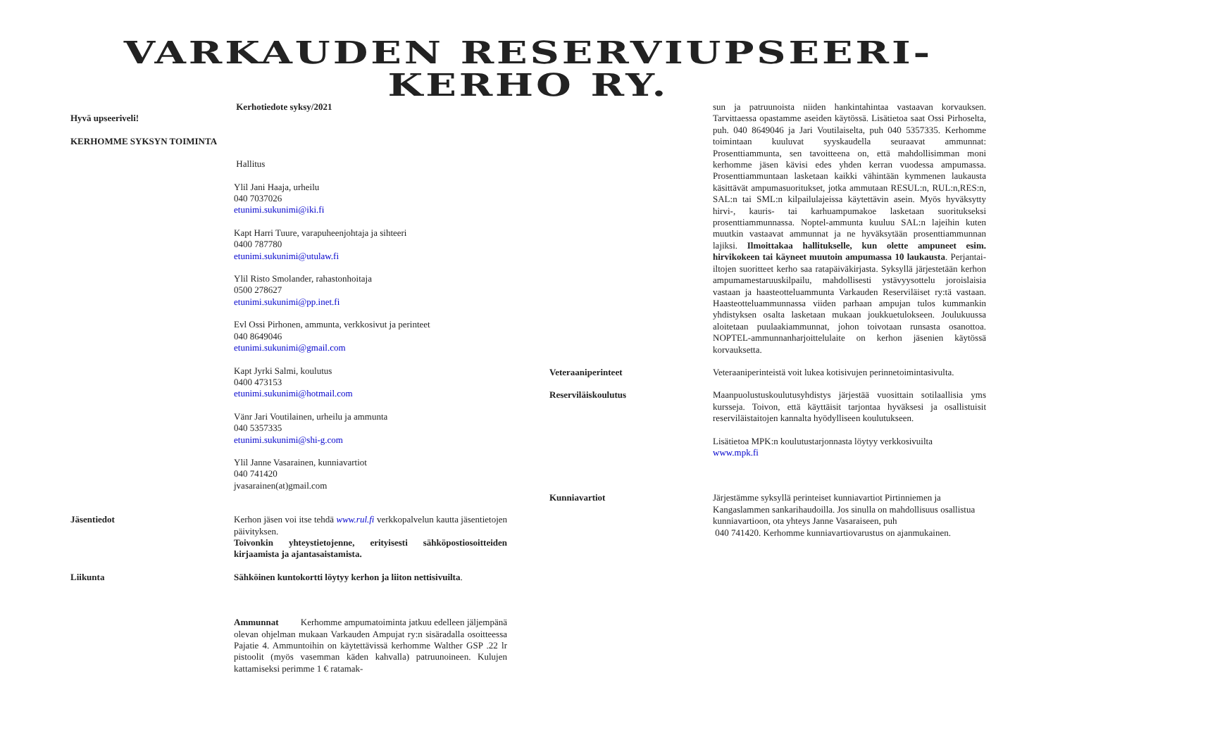VARKAUDEN RESERVIUPSEERI-
KERHO RY.
Kerhotiedote syksy/2021
Hyvä upseeriveli!
KERHOMME SYKSYN TOIMINTA
Hallitus
Ylil Jani Haaja, urheilu
040 7037026
etunimi.sukunimi@iki.fi
Kapt Harri Tuure, varapuheenjohtaja ja sihteeri
0400 787780
etunimi.sukunimi@utulaw.fi
Ylil Risto Smolander, rahastonhoitaja
0500 278627
etunimi.sukunimi@pp.inet.fi
Evl Ossi Pirhonen, ammunta, verkkosivut ja perinteet
040 8649046
etunimi.sukunimi@gmail.com
Kapt Jyrki Salmi, koulutus
0400 473153
etunimi.sukunimi@hotmail.com
Vänr Jari Voutilainen, urheilu ja ammunta
040 5357335
etunimi.sukunimi@shi-g.com
Ylil Janne Vasarainen, kunniavartiot
040 741420
jvasarainen(at)gmail.com
Jäsentiedot Kerhon jäsen voi itse tehdä www.rul.fi verkkopalvelun kautta jäsentietojen päivityksen.
Toivonkin yhteystietojenne, erityisesti sähköpostiosoitteiden kirjaamista ja ajantasaistamista.
Liikunta Sähköinen kuntokortti löytyy kerhon ja liiton nettisivuilta.
Ammunnat Kerhomme ampumatoiminta jatkuu edelleen jäljempänä olevan ohjelman mukaan Varkauden Ampujat ry:n sisäradalla osoitteessa Pajatie 4. Ammuntoihin on käytettävissä kerhomme Walther GSP .22 lr pistoolit (myös vasemman käden kahvalla) patruunoineen. Kulujen kattamiseksi perimme 1 € ratamak-
sun ja patruunoista niiden hankintahintaa vastaavan korvauksen. Tarvittaessa opastamme aseiden käytössä. Lisätietoa saat Ossi Pirhoselta, puh. 040 8649046 ja Jari Voutilaiselta, puh 040 5357335. Kerhomme toimintaan kuuluvat syyskaudella seuraavat ammunnat: Prosenttiammunta, sen tavoitteena on, että mahdollisimman moni kerhomme jäsen kävisi edes yhden kerran vuodessa ampumassa. Prosenttiammuntaan lasketaan kaikki vähintään kymmenen laukausta käsittävät ampumasuoritukset, jotka ammutaan RESUL:n, RUL:n,RES:n, SAL:n tai SML:n kilpailulajeissa käytettävin asein. Myös hyväksytty hirvi-, kauris- tai karhuampumakoe lasketaan suoritukseksi prosenttiammunnassa. Noptel-ammunta kuuluu SAL:n lajeihin kuten muutkin vastaavat ammunnat ja ne hyväksytään prosenttiammunnan lajiksi. Ilmoittakaa hallitukselle, kun olette ampuneet esim. hirvikokeen tai käyneet muutoin ampumassa 10 laukausta. Perjantai-iltojen suoritteet kerho saa ratapäiväkirjasta. Syksyllä järjestetään kerhon ampumamestaruuskilpailu, mahdollisesti ystävyysottelu joroislaisia vastaan ja haasteotteluammunta Varkauden Reserviläiset ry:tä vastaan. Haasteotteluammunnassa viiden parhaan ampujan tulos kummankin yhdistyksen osalta lasketaan mukaan joukkuetulokseen. Joulukuussa aloitetaan puulaakiammunnat, johon toivotaan runsasta osanottoa. NOPTEL-ammunnanharjoittelulaite on kerhon jäsenien käytössä korvauksetta.
Veteraaniperinteet Veteraaniperinteistä voit lukea kotisivujen perinnetoimintasivulta.
Reserviläiskoulutus Maanpuolustuskoulutusyhdistys järjestää vuosittain sotilaallisia yms kursseja. Toivon, että käyttäisit tarjontaa hyväksesi ja osallistuisit reserviläistaitojen kannalta hyödylliseen koulutukseen.
Lisätietoa MPK:n koulutustarjonnasta löytyy verkkosivuilta
www.mpk.fi
Kunniavartiot Järjestämme syksyllä perinteiset kunniavartiot Pirtinniemen ja Kangaslammen sankarihaudoilla. Jos sinulla on mahdollisuus osallistua kunniavartioon, ota yhteys Janne Vasaraiseen, puh
040 741420. Kerhomme kunniavartiovarustus on ajanmukainen.